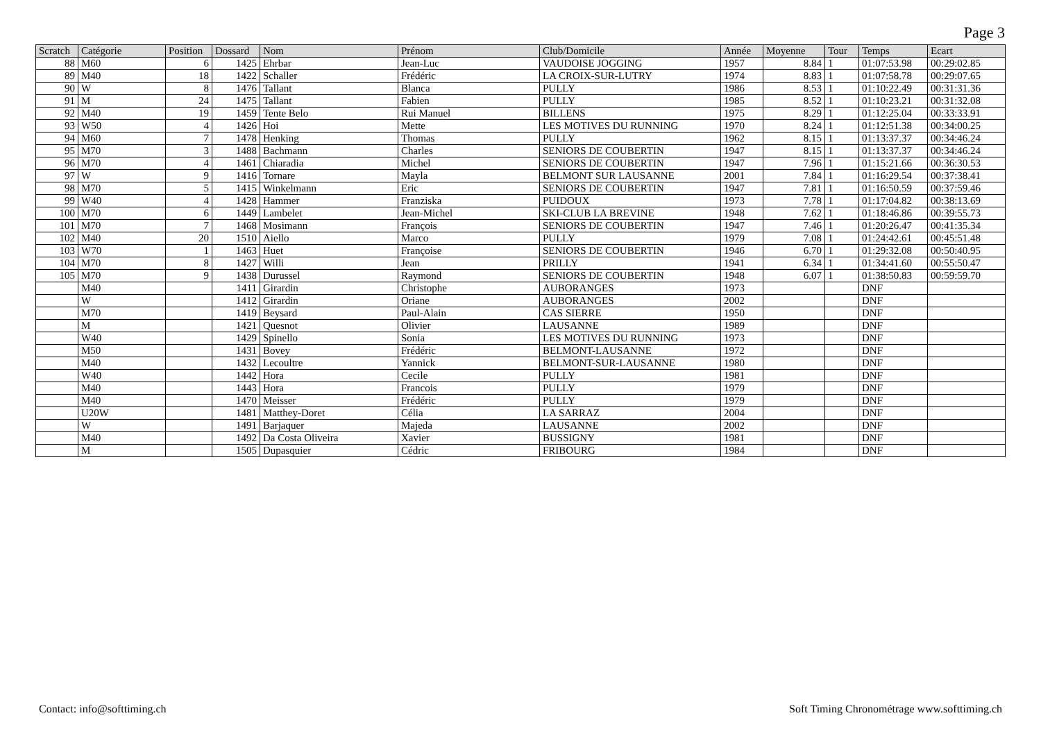Page 3
| Scratch | Catégorie | Position | Dossard | Nom | Prénom | Club/Domicile | Année | Moyenne | Tour | Temps | Ecart |
| --- | --- | --- | --- | --- | --- | --- | --- | --- | --- | --- | --- |
| 88 | M60 | 6 | 1425 | Ehrbar | Jean-Luc | VAUDOISE JOGGING | 1957 | 8.84 | 1 | 01:07:53.98 | 00:29:02.85 |
| 89 | M40 | 18 | 1422 | Schaller | Frédéric | LA CROIX-SUR-LUTRY | 1974 | 8.83 | 1 | 01:07:58.78 | 00:29:07.65 |
| 90 | W | 8 | 1476 | Tallant | Blanca | PULLY | 1986 | 8.53 | 1 | 01:10:22.49 | 00:31:31.36 |
| 91 | M | 24 | 1475 | Tallant | Fabien | PULLY | 1985 | 8.52 | 1 | 01:10:23.21 | 00:31:32.08 |
| 92 | M40 | 19 | 1459 | Tente Belo | Rui Manuel | BILLENS | 1975 | 8.29 | 1 | 01:12:25.04 | 00:33:33.91 |
| 93 | W50 | 4 | 1426 | Hoi | Mette | LES MOTIVES DU RUNNING | 1970 | 8.24 | 1 | 01:12:51.38 | 00:34:00.25 |
| 94 | M60 | 7 | 1478 | Henking | Thomas | PULLY | 1962 | 8.15 | 1 | 01:13:37.37 | 00:34:46.24 |
| 95 | M70 | 3 | 1488 | Bachmann | Charles | SENIORS DE COUBERTIN | 1947 | 8.15 | 1 | 01:13:37.37 | 00:34:46.24 |
| 96 | M70 | 4 | 1461 | Chiaradia | Michel | SENIORS DE COUBERTIN | 1947 | 7.96 | 1 | 01:15:21.66 | 00:36:30.53 |
| 97 | W | 9 | 1416 | Tornare | Mayla | BELMONT SUR LAUSANNE | 2001 | 7.84 | 1 | 01:16:29.54 | 00:37:38.41 |
| 98 | M70 | 5 | 1415 | Winkelmann | Eric | SENIORS DE COUBERTIN | 1947 | 7.81 | 1 | 01:16:50.59 | 00:37:59.46 |
| 99 | W40 | 4 | 1428 | Hammer | Franziska | PUIDOUX | 1973 | 7.78 | 1 | 01:17:04.82 | 00:38:13.69 |
| 100 | M70 | 6 | 1449 | Lambelet | Jean-Michel | SKI-CLUB LA BREVINE | 1948 | 7.62 | 1 | 01:18:46.86 | 00:39:55.73 |
| 101 | M70 | 7 | 1468 | Mosimann | François | SENIORS DE COUBERTIN | 1947 | 7.46 | 1 | 01:20:26.47 | 00:41:35.34 |
| 102 | M40 | 20 | 1510 | Aiello | Marco | PULLY | 1979 | 7.08 | 1 | 01:24:42.61 | 00:45:51.48 |
| 103 | W70 | 1 | 1463 | Huet | Françoise | SENIORS DE COUBERTIN | 1946 | 6.70 | 1 | 01:29:32.08 | 00:50:40.95 |
| 104 | M70 | 8 | 1427 | Willi | Jean | PRILLY | 1941 | 6.34 | 1 | 01:34:41.60 | 00:55:50.47 |
| 105 | M70 | 9 | 1438 | Durussel | Raymond | SENIORS DE COUBERTIN | 1948 | 6.07 | 1 | 01:38:50.83 | 00:59:59.70 |
| | M40 | | 1411 | Girardin | Christophe | AUBORANGES | 1973 | | | DNF | |
| | W | | 1412 | Girardin | Oriane | AUBORANGES | 2002 | | | DNF | |
| | M70 | | 1419 | Beysard | Paul-Alain | CAS SIERRE | 1950 | | | DNF | |
| | M | | 1421 | Quesnot | Olivier | LAUSANNE | 1989 | | | DNF | |
| | W40 | | 1429 | Spinello | Sonia | LES MOTIVES DU RUNNING | 1973 | | | DNF | |
| | M50 | | 1431 | Bovey | Frédéric | BELMONT-LAUSANNE | 1972 | | | DNF | |
| | M40 | | 1432 | Lecoultre | Yannick | BELMONT-SUR-LAUSANNE | 1980 | | | DNF | |
| | W40 | | 1442 | Hora | Cecile | PULLY | 1981 | | | DNF | |
| | M40 | | 1443 | Hora | Francois | PULLY | 1979 | | | DNF | |
| | M40 | | 1470 | Meisser | Frédéric | PULLY | 1979 | | | DNF | |
| | U20W | | 1481 | Matthey-Doret | Célia | LA SARRAZ | 2004 | | | DNF | |
| | W | | 1491 | Barjaquer | Majeda | LAUSANNE | 2002 | | | DNF | |
| | M40 | | 1492 | Da Costa Oliveira | Xavier | BUSSIGNY | 1981 | | | DNF | |
| | M | | 1505 | Dupasquier | Cédric | FRIBOURG | 1984 | | | DNF | |
Contact: info@softtiming.ch Soft Timing Chronométrage www.softtiming.ch